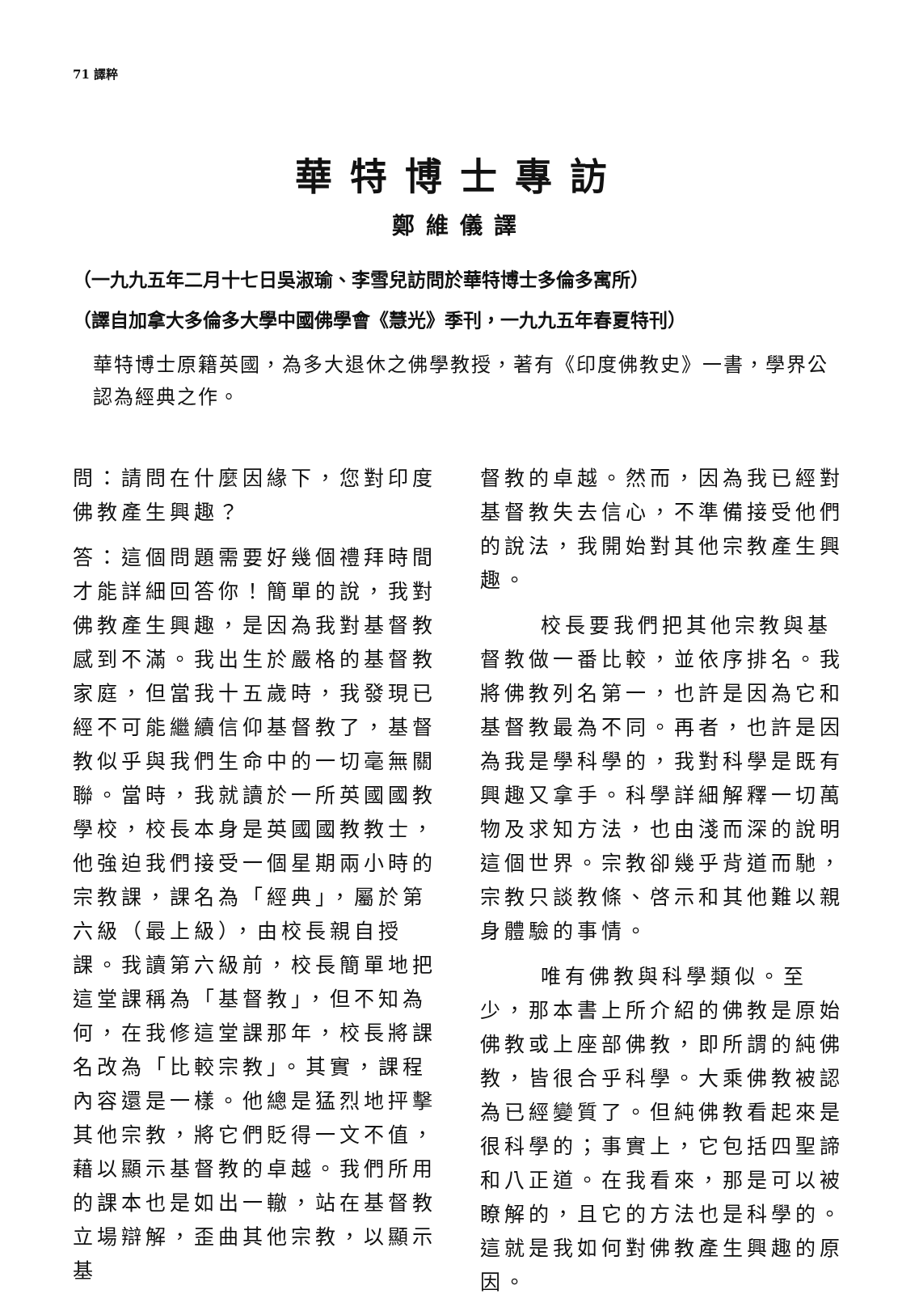71 譯粹
華特博士專訪
鄭維儀譯
（一九九五年二月十七日吳淑瑜、李雪兒訪問於華特博士多倫多寓所）
（譯自加拿大多倫多大學中國佛學會《慧光》季刊，一九九五年春夏特刊）
華特博士原籍英國，為多大退休之佛學教授，著有《印度佛教史》一書，學界公認為經典之作。
問：請問在什麼因緣下，您對印度佛教產生興趣？
答：這個問題需要好幾個禮拜時間才能詳細回答你！簡單的說，我對佛教產生興趣，是因為我對基督教感到不滿。我出生於嚴格的基督教家庭，但當我十五歲時，我發現已經不可能繼續信仰基督教了，基督教似乎與我們生命中的一切毫無關聯。當時，我就讀於一所英國國教學校，校長本身是英國國教教士，他強迫我們接受一個星期兩小時的宗教課，課名為「經典」，屬於第六級（最上級），由校長親自授課。我讀第六級前，校長簡單地把這堂課稱為「基督教」，但不知為何，在我修這堂課那年，校長將課名改為「比較宗教」。其實，課程內容還是一樣。他總是猛烈地抨擊其他宗教，將它們貶得一文不值，藉以顯示基督教的卓越。我們所用的課本也是如出一轍，站在基督教立場辯解，歪曲其他宗教，以顯示基
督教的卓越。然而，因為我已經對基督教失去信心，不準備接受他們的說法，我開始對其他宗教產生興趣。
校長要我們把其他宗教與基督教做一番比較，並依序排名。我將佛教列名第一，也許是因為它和基督教最為不同。再者，也許是因為我是學科學的，我對科學是既有興趣又拿手。科學詳細解釋一切萬物及求知方法，也由淺而深的說明這個世界。宗教卻幾乎背道而馳，宗教只談教條、啓示和其他難以親身體驗的事情。
唯有佛教與科學類似。至少，那本書上所介紹的佛教是原始佛教或上座部佛教，即所謂的純佛教，皆很合乎科學。大乘佛教被認為已經變質了。但純佛教看起來是很科學的；事實上，它包括四聖諦和八正道。在我看來，那是可以被瞭解的，且它的方法也是科學的。這就是我如何對佛教產生興趣的原因。